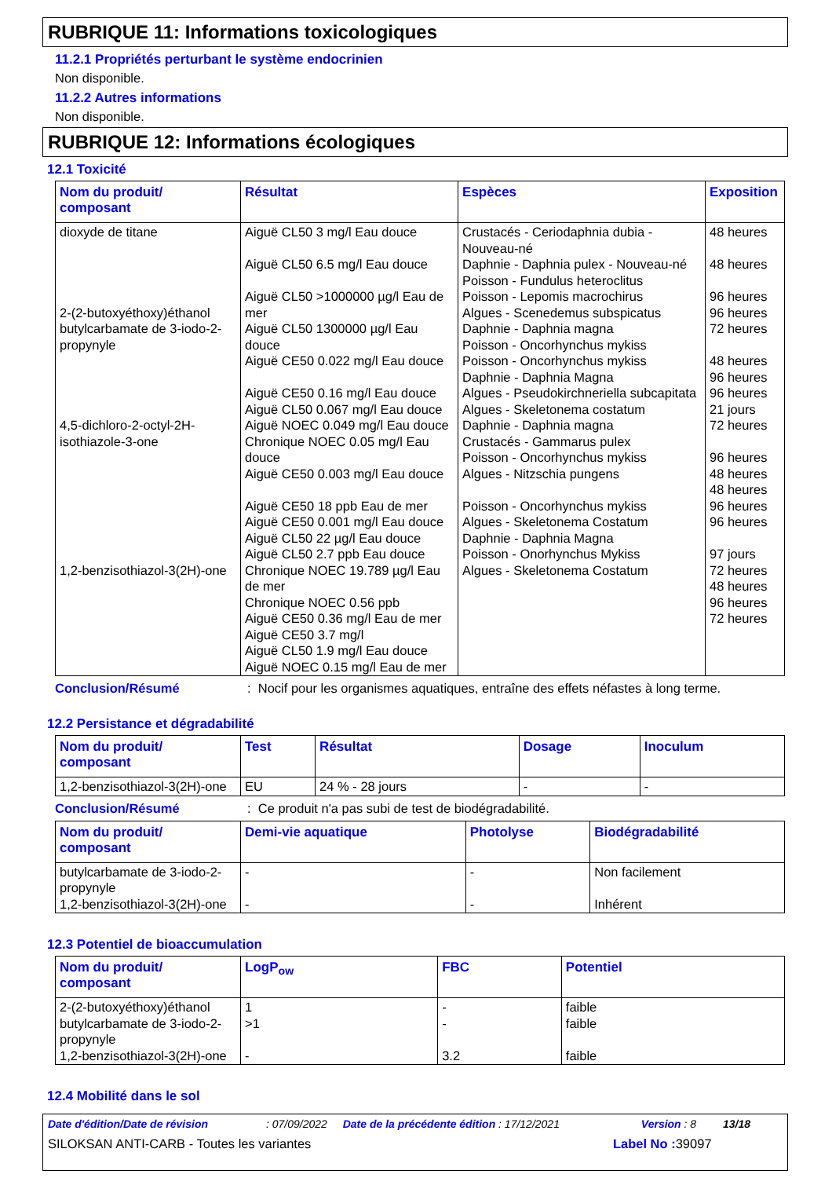RUBRIQUE 11: Informations toxicologiques
11.2.1 Propriétés perturbant le système endocrinien
Non disponible.
11.2.2 Autres informations
Non disponible.
RUBRIQUE 12: Informations écologiques
12.1 Toxicité
| Nom du produit/ composant | Résultat | Espèces | Exposition |
| --- | --- | --- | --- |
| dioxyde de titane 2-(2-butoxyéthoxy)éthanol butylcarbamate de 3-iodo-2-propynyle 4,5-dichloro-2-octyl-2H-isothiazole-3-one 1,2-benzisothiazol-3(2H)-one | Aiguë CL50 3 mg/l Eau douce Aiguë CL50 6.5 mg/l Eau douce Aiguë CL50 >1000000 µg/l Eau de mer Aiguë CL50 1300000 µg/l Eau douce Aiguë CE50 0.022 mg/l Eau douce Aiguë CE50 0.16 mg/l Eau douce Aiguë CL50 0.067 mg/l Eau douce Aiguë NOEC 0.049 mg/l Eau douce Chronique NOEC 0.05 mg/l Eau douce Aiguë CE50 0.003 mg/l Eau douce Aiguë CE50 18 ppb Eau de mer Aiguë CE50 0.001 mg/l Eau douce Aiguë CL50 22 µg/l Eau douce Aiguë CL50 2.7 ppb Eau douce Chronique NOEC 19.789 µg/l Eau de mer Chronique NOEC 0.56 ppb Aiguë CE50 0.36 mg/l Eau de mer Aiguë CE50 3.7 mg/l Aiguë CL50 1.9 mg/l Eau douce Aiguë NOEC 0.15 mg/l Eau de mer | Crustacés - Ceriodaphnia dubia - Nouveau-né Daphnie - Daphnia pulex - Nouveau-né Poisson - Fundulus heteroclitus Poisson - Lepomis macrochirus Algues - Scenedemus subspicatus Daphnie - Daphnia magna Poisson - Oncorhynchus mykiss Poisson - Oncorhynchus mykiss Daphnie - Daphnia Magna Algues - Pseudokirchneriella subcapitata Algues - Skeletonema costatum Daphnie - Daphnia magna Crustacés - Gammarus pulex Poisson - Oncorhynchus mykiss Algues - Nitzschia pungens Poisson - Oncorhynchus mykiss Algues - Skeletonema Costatum Daphnie - Daphnia Magna Poisson - Onorhynchus Mykiss Algues - Skeletonema Costatum | 48 heures 48 heures 96 heures 96 heures 72 heures 48 heures 96 heures 96 heures 21 jours 72 heures 96 heures 48 heures 48 heures 96 heures 96 heures 97 jours 72 heures 48 heures 96 heures 72 heures |
Conclusion/Résumé: Nocif pour les organismes aquatiques, entraîne des effets néfastes à long terme.
12.2 Persistance et dégradabilité
| Nom du produit/ composant | Test | Résultat | Dosage | Inoculum |
| --- | --- | --- | --- | --- |
| 1,2-benzisothiazol-3(2H)-one | EU | 24 % - 28 jours | - | - |
Conclusion/Résumé: Ce produit n'a pas subi de test de biodégradabilité.
| Nom du produit/ composant | Demi-vie aquatique | Photolyse | Biodégradabilité |
| --- | --- | --- | --- |
| butylcarbamate de 3-iodo-2-propynyle 1,2-benzisothiazol-3(2H)-one | - - | - - | Non facilement Inhérent |
12.3 Potentiel de bioaccumulation
| Nom du produit/ composant | LogP<sub>ow</sub> | FBC | Potentiel |
| --- | --- | --- | --- |
| 2-(2-butoxyéthoxy)éthanol butylcarbamate de 3-iodo-2-propynyle 1,2-benzisothiazol-3(2H)-one | 1 >1 - | - - 3.2 | faible faible faible |
12.4 Mobilité dans le sol
Date d'édition/Date de révision : 07/09/2022 Date de la précédente édition : 17/12/2021 Version : 8 13/18
SILOKSAN ANTI-CARB - Toutes les variantes Label No : 39097